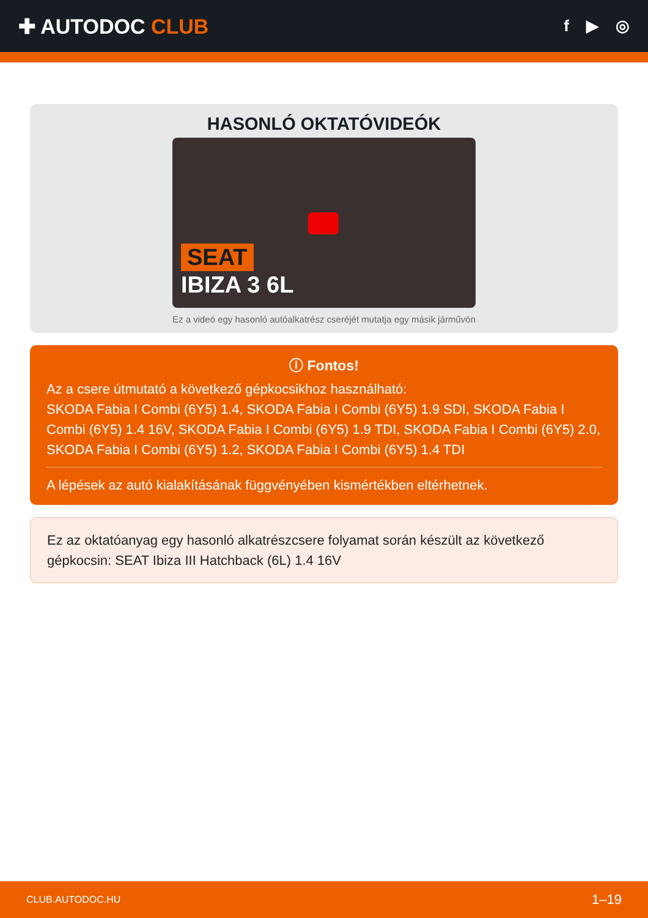✚ AUTODOC CLUB
f ▶ ◎
HASONLÓ OKTATÓVIDEÓK
SEAT
IBIZA 3 6L
Ez a videó egy hasonló autóalkatrész cseréjét mutatja egy másik járművön
ⓘ Fontos!
Az a csere útmutató a következő gépkocsikhoz használható:
SKODA Fabia I Combi (6Y5) 1.4, SKODA Fabia I Combi (6Y5) 1.9 SDI, SKODA Fabia I Combi (6Y5) 1.4 16V, SKODA Fabia I Combi (6Y5) 1.9 TDI, SKODA Fabia I Combi (6Y5) 2.0, SKODA Fabia I Combi (6Y5) 1.2, SKODA Fabia I Combi (6Y5) 1.4 TDI
A lépések az autó kialakításának függvényében kismértékben eltérhetnek.
Ez az oktatóanyag egy hasonló alkatrészcsere folyamat során készült az következő gépkocsin: SEAT Ibiza III Hatchback (6L) 1.4 16V
CLUB.AUTODOC.HU 1–19